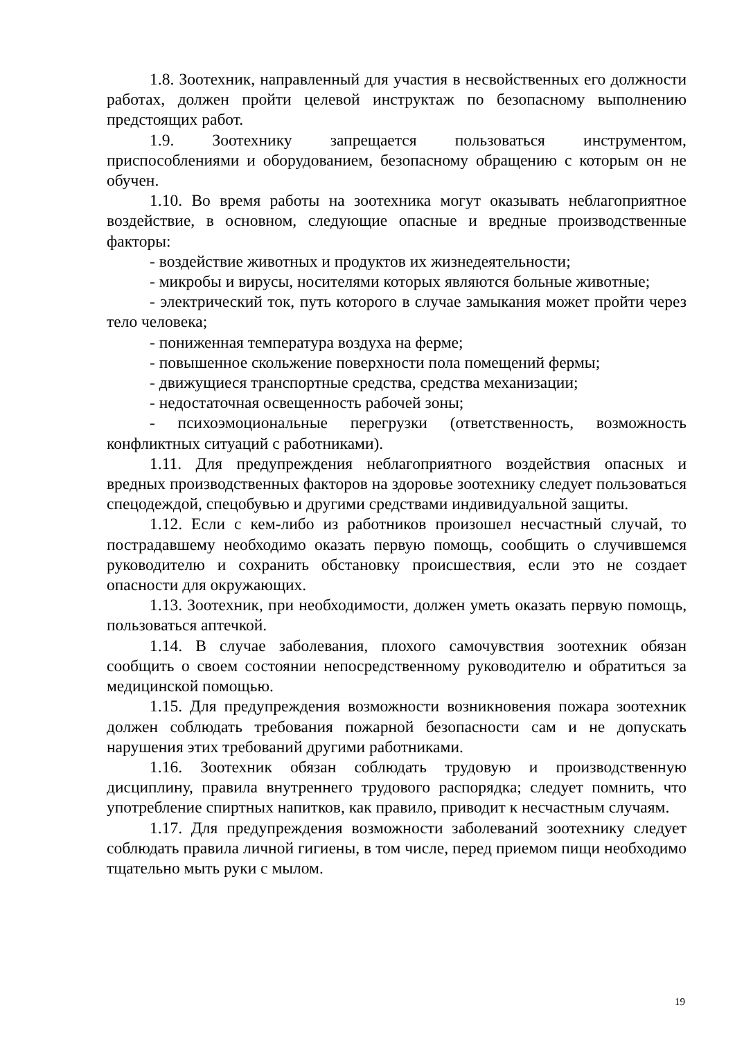1.8. Зоотехник, направленный для участия в несвойственных его должности работах, должен пройти целевой инструктаж по безопасному выполнению предстоящих работ.
1.9. Зоотехнику запрещается пользоваться инструментом, приспособлениями и оборудованием, безопасному обращению с которым он не обучен.
1.10. Во время работы на зоотехника могут оказывать неблагоприятное воздействие, в основном, следующие опасные и вредные производственные факторы:
- воздействие животных и продуктов их жизнедеятельности;
- микробы и вирусы, носителями которых являются больные животные;
- электрический ток, путь которого в случае замыкания может пройти через тело человека;
- пониженная температура воздуха на ферме;
- повышенное скольжение поверхности пола помещений фермы;
- движущиеся транспортные средства, средства механизации;
- недостаточная освещенность рабочей зоны;
- психоэмоциональные перегрузки (ответственность, возможность конфликтных ситуаций с работниками).
1.11. Для предупреждения неблагоприятного воздействия опасных и вредных производственных факторов на здоровье зоотехнику следует пользоваться спецодеждой, спецобувью и другими средствами индивидуальной защиты.
1.12. Если с кем-либо из работников произошел несчастный случай, то пострадавшему необходимо оказать первую помощь, сообщить о случившемся руководителю и сохранить обстановку происшествия, если это не создает опасности для окружающих.
1.13. Зоотехник, при необходимости, должен уметь оказать первую помощь, пользоваться аптечкой.
1.14. В случае заболевания, плохого самочувствия зоотехник обязан сообщить о своем состоянии непосредственному руководителю и обратиться за медицинской помощью.
1.15. Для предупреждения возможности возникновения пожара зоотехник должен соблюдать требования пожарной безопасности сам и не допускать нарушения этих требований другими работниками.
1.16. Зоотехник обязан соблюдать трудовую и производственную дисциплину, правила внутреннего трудового распорядка; следует помнить, что употребление спиртных напитков, как правило, приводит к несчастным случаям.
1.17. Для предупреждения возможности заболеваний зоотехнику следует соблюдать правила личной гигиены, в том числе, перед приемом пищи необходимо тщательно мыть руки с мылом.
19